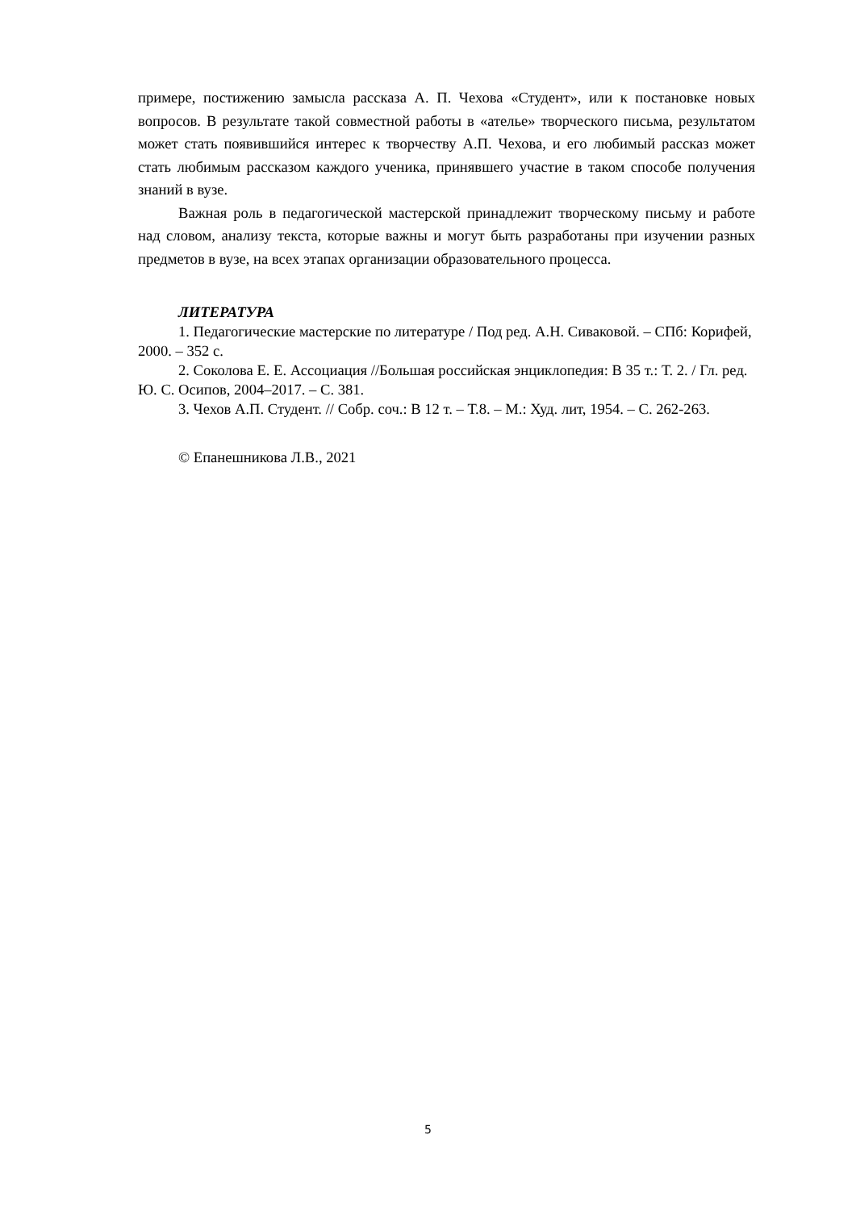примере, постижению замысла рассказа А. П. Чехова «Студент», или к постановке новых вопросов. В результате такой совместной работы в «ателье» творческого письма, результатом может стать появившийся интерес к творчеству А.П. Чехова, и его любимый рассказ может стать любимым рассказом каждого ученика, принявшего участие в таком способе получения знаний в вузе.
Важная роль в педагогической мастерской принадлежит творческому письму и работе над словом, анализу текста, которые важны и могут быть разработаны при изучении разных предметов в вузе, на всех этапах организации образовательного процесса.
ЛИТЕРАТУРА
1. Педагогические мастерские по литературе / Под ред. А.Н. Сиваковой. – СПб: Корифей, 2000. – 352 с.
2. Соколова Е. Е. Ассоциация //Большая российская энциклопедия: В 35 т.: Т. 2. / Гл. ред. Ю. С. Осипов, 2004–2017. – С. 381.
3. Чехов А.П. Студент. // Собр. соч.: В 12 т. – Т.8. – М.: Худ. лит, 1954. – С. 262-263.
© Епанешникова Л.В., 2021
5